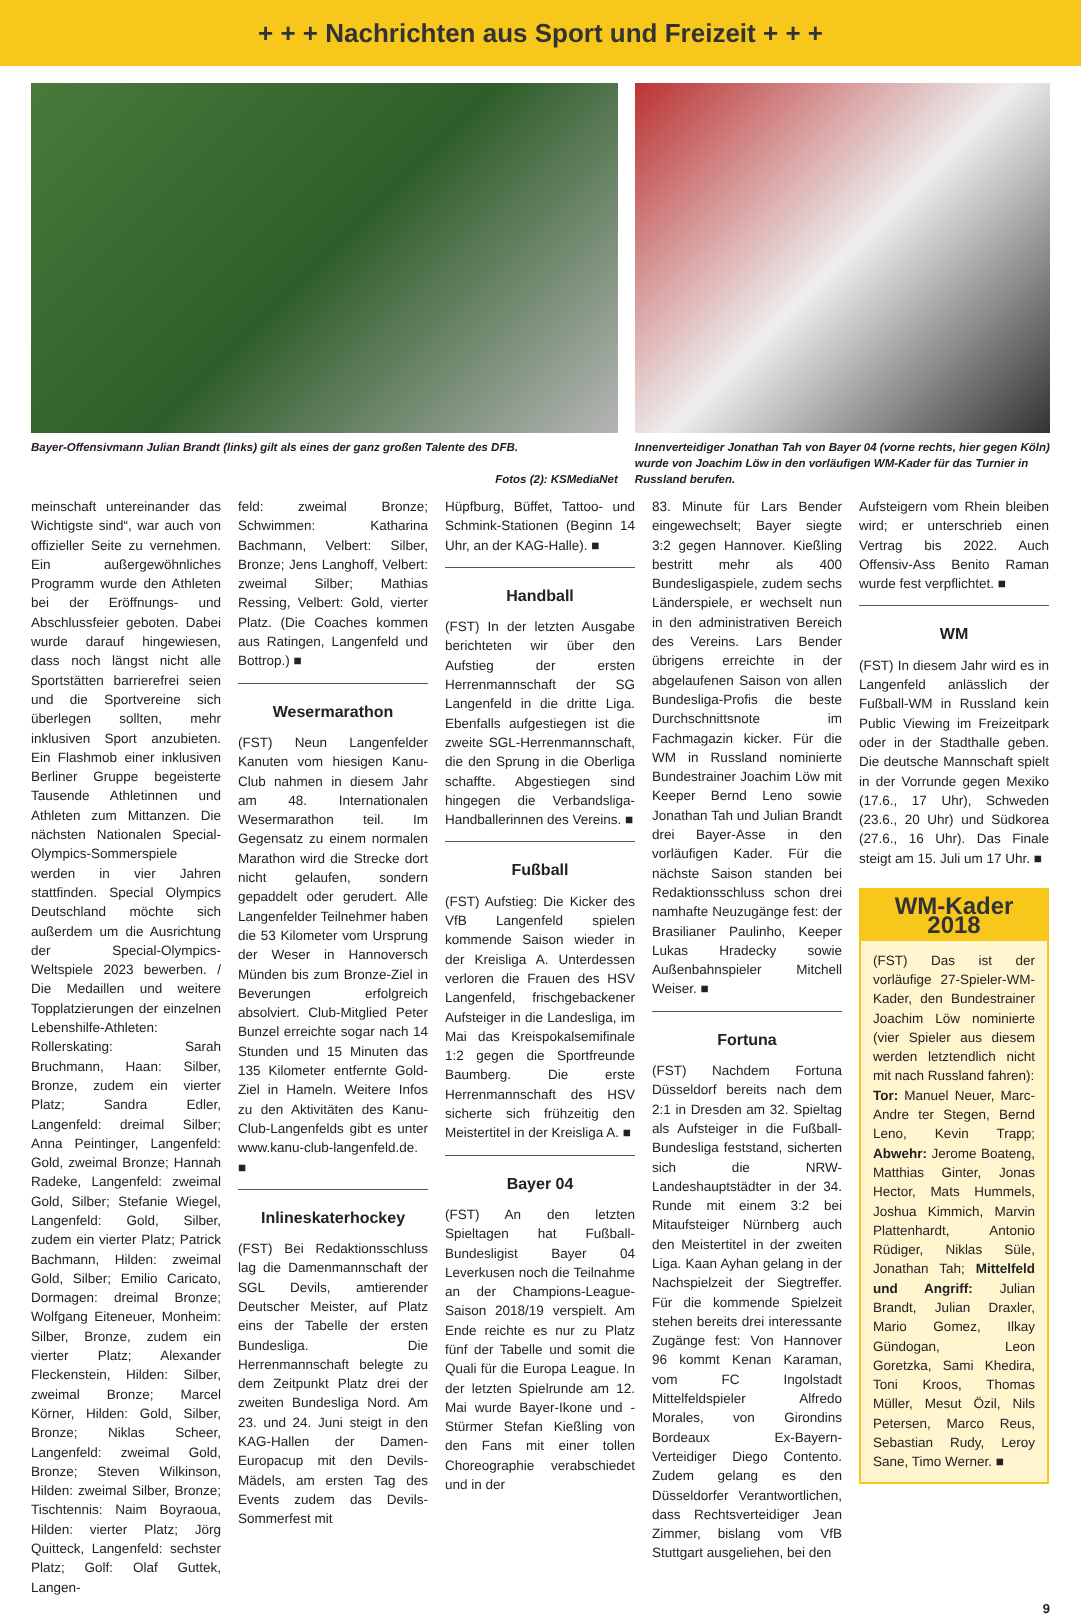+ + + Nachrichten aus Sport und Freizeit + + +
Bayer-Offensivmann Julian Brandt (links) gilt als eines der ganz großen Talente des DFB.
Fotos (2): KSMediaNet
Innenverteidiger Jonathan Tah von Bayer 04 (vorne rechts, hier gegen Köln) wurde von Joachim Löw in den vorläufigen WM-Kader für das Turnier in Russland berufen.
meinschaft untereinander das Wichtigste sind“, war auch von offizieller Seite zu vernehmen. Ein außergewöhnliches Programm wurde den Athleten bei der Eröffnungs- und Abschlussfeier geboten. Dabei wurde darauf hingewiesen, dass noch längst nicht alle Sportstätten barrierefrei seien und die Sportvereine sich überlegen sollten, mehr inklusiven Sport anzubieten. Ein Flashmob einer inklusiven Berliner Gruppe begeisterte Tausende Athletinnen und Athleten zum Mittanzen. Die nächsten Nationalen Special-Olympics-Sommerspiele werden in vier Jahren stattfinden. Special Olympics Deutschland möchte sich außerdem um die Ausrichtung der Special-Olympics-Weltspiele 2023 bewerben. / Die Medaillen und weitere Topplatzierungen der einzelnen Lebenshilfe-Athleten: Rollerskating: Sarah Bruchmann, Haan: Silber, Bronze, zudem ein vierter Platz; Sandra Edler, Langenfeld: dreimal Silber; Anna Peintinger, Langenfeld: Gold, zweimal Bronze; Hannah Radeke, Langenfeld: zweimal Gold, Silber; Stefanie Wiegel, Langenfeld: Gold, Silber, zudem ein vierter Platz; Patrick Bachmann, Hilden: zweimal Gold, Silber; Emilio Caricato, Dormagen: dreimal Bronze; Wolfgang Eiteneuer, Monheim: Silber, Bronze, zudem ein vierter Platz; Alexander Fleckenstein, Hilden: Silber, zweimal Bronze; Marcel Körner, Hilden: Gold, Silber, Bronze; Niklas Scheer, Langenfeld: zweimal Gold, Bronze; Steven Wilkinson, Hilden: zweimal Silber, Bronze; Tischtennis: Naim Boyraoua, Hilden: vierter Platz; Jörg Quitteck, Langenfeld: sechster Platz; Golf: Olaf Guttek, Langen-
feld: zweimal Bronze; Schwimmen: Katharina Bachmann, Velbert: Silber, Bronze; Jens Langhoff, Velbert: zweimal Silber; Mathias Ressing, Velbert: Gold, vierter Platz. (Die Coaches kommen aus Ratingen, Langenfeld und Bottrop.) ■
Wesermarathon
(FST) Neun Langenfelder Kanuten vom hiesigen Kanu-Club nahmen in diesem Jahr am 48. Internationalen Wesermarathon teil. Im Gegensatz zu einem normalen Marathon wird die Strecke dort nicht gelaufen, sondern gepaddelt oder gerudert. Alle Langenfelder Teilnehmer haben die 53 Kilometer vom Ursprung der Weser in Hannoversch Münden bis zum Bronze-Ziel in Beverungen erfolgreich absolviert. Club-Mitglied Peter Bunzel erreichte sogar nach 14 Stunden und 15 Minuten das 135 Kilometer entfernte Gold-Ziel in Hameln. Weitere Infos zu den Aktivitäten des Kanu-Club-Langenfelds gibt es unter www.kanu-club-langenfeld.de. ■
Inlineskaterhockey
(FST) Bei Redaktionsschluss lag die Damenmannschaft der SGL Devils, amtierender Deutscher Meister, auf Platz eins der Tabelle der ersten Bundesliga. Die Herrenmannschaft belegte zu dem Zeitpunkt Platz drei der zweiten Bundesliga Nord. Am 23. und 24. Juni steigt in den KAG-Hallen der Damen-Europacup mit den Devils-Mädels, am ersten Tag des Events zudem das Devils-Sommerfest mit
Hüpfburg, Büffet, Tattoo- und Schmink-Stationen (Beginn 14 Uhr, an der KAG-Halle). ■
Handball
(FST) In der letzten Ausgabe berichteten wir über den Aufstieg der ersten Herrenmannschaft der SG Langenfeld in die dritte Liga. Ebenfalls aufgestiegen ist die zweite SGL-Herrenmannschaft, die den Sprung in die Oberliga schaffte. Abgestiegen sind hingegen die Verbandsliga-Handballerinnen des Vereins. ■
Fußball
(FST) Aufstieg: Die Kicker des VfB Langenfeld spielen kommende Saison wieder in der Kreisliga A. Unterdessen verloren die Frauen des HSV Langenfeld, frischgebackener Aufsteiger in die Landesliga, im Mai das Kreispokalsemifinale 1:2 gegen die Sportfreunde Baumberg. Die erste Herrenmannschaft des HSV sicherte sich frühzeitig den Meistertitel in der Kreisliga A. ■
Bayer 04
(FST) An den letzten Spieltagen hat Fußball-Bundesligist Bayer 04 Leverkusen noch die Teilnahme an der Champions-League-Saison 2018/19 verspielt. Am Ende reichte es nur zu Platz fünf der Tabelle und somit die Quali für die Europa League. In der letzten Spielrunde am 12. Mai wurde Bayer-Ikone und -Stürmer Stefan Kießling von den Fans mit einer tollen Choreographie verabschiedet und in der
83. Minute für Lars Bender eingewechselt; Bayer siegte 3:2 gegen Hannover. Kießling bestritt mehr als 400 Bundesligaspiele, zudem sechs Länderspiele, er wechselt nun in den administrativen Bereich des Vereins. Lars Bender übrigens erreichte in der abgelaufenen Saison von allen Bundesliga-Profis die beste Durchschnittsnote im Fachmagazin kicker. Für die WM in Russland nominierte Bundestrainer Joachim Löw mit Keeper Bernd Leno sowie Jonathan Tah und Julian Brandt drei Bayer-Asse in den vorläufigen Kader. Für die nächste Saison standen bei Redaktionsschluss schon drei namhafte Neuzugänge fest: der Brasilianer Paulinho, Keeper Lukas Hradecky sowie Außenbahnspieler Mitchell Weiser. ■
Fortuna
(FST) Nachdem Fortuna Düsseldorf bereits nach dem 2:1 in Dresden am 32. Spieltag als Aufsteiger in die Fußball-Bundesliga feststand, sicherten sich die NRW-Landeshauptstädter in der 34. Runde mit einem 3:2 bei Mitaufsteiger Nürnberg auch den Meistertitel in der zweiten Liga. Kaan Ayhan gelang in der Nachspielzeit der Siegtreffer. Für die kommende Spielzeit stehen bereits drei interessante Zugänge fest: Von Hannover 96 kommt Kenan Karaman, vom FC Ingolstadt Mittelfeldspieler Alfredo Morales, von Girondins Bordeaux Ex-Bayern-Verteidiger Diego Contento. Zudem gelang es den Düsseldorfer Verantwortlichen, dass Rechtsverteidiger Jean Zimmer, bislang vom VfB Stuttgart ausgeliehen, bei den
Aufsteigern vom Rhein bleiben wird; er unterschrieb einen Vertrag bis 2022. Auch Offensiv-Ass Benito Raman wurde fest verpflichtet. ■
WM
(FST) In diesem Jahr wird es in Langenfeld anlässlich der Fußball-WM in Russland kein Public Viewing im Freizeitpark oder in der Stadthalle geben. Die deutsche Mannschaft spielt in der Vorrunde gegen Mexiko (17.6., 17 Uhr), Schweden (23.6., 20 Uhr) und Südkorea (27.6., 16 Uhr). Das Finale steigt am 15. Juli um 17 Uhr. ■
WM-Kader 2018
(FST) Das ist der vorläufige 27-Spieler-WM-Kader, den Bundestrainer Joachim Löw nominierte (vier Spieler aus diesem werden letztendlich nicht mit nach Russland fahren):
Tor: Manuel Neuer, Marc-Andre ter Stegen, Bernd Leno, Kevin Trapp; Abwehr: Jerome Boateng, Matthias Ginter, Jonas Hector, Mats Hummels, Joshua Kimmich, Marvin Plattenhardt, Antonio Rüdiger, Niklas Süle, Jonathan Tah; Mittelfeld und Angriff: Julian Brandt, Julian Draxler, Mario Gomez, Ilkay Gündogan, Leon Goretzka, Sami Khedira, Toni Kroos, Thomas Müller, Mesut Özil, Nils Petersen, Marco Reus, Sebastian Rudy, Leroy Sane, Timo Werner. ■
9